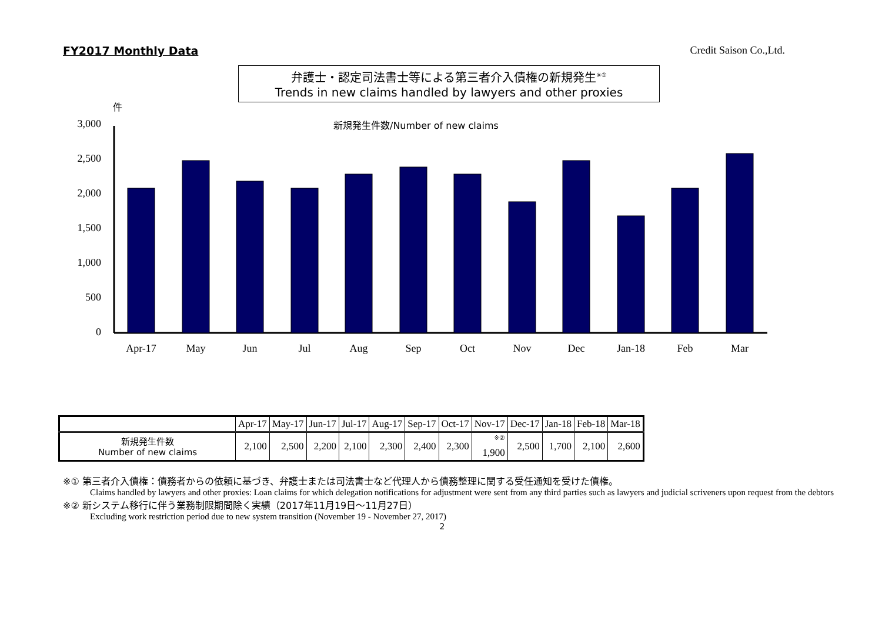FY2017 Monthly Data Credit Saison Co.,Ltd.
弁護士・認定司法書士等による第三者介入債権の新規発生<sup>※①</sup>
Trends in new claims handled by lawyers and other proxies
3,000
2,500
2,000
1,500
1,000
500
0
件
新規発生件数/Number of new claims
Apr-17
May
Jun
Jul
Aug
Sep
Oct
Nov
Dec
Jan-18
Feb
Mar
| | Apr-17 | May-17 | Jun-17 | Jul-17 | Aug-17 | Sep-17 | Oct-17 | Nov-17 | Dec-17 | Jan-18 | Feb-18 | Mar-18 |
| 新規発生件数 Number of new claims | 2,100 | 2,500 | 2,200 | 2,100 | 2,300 | 2,400 | 2,300 | <sup>※②</sup> 1,900 | 2,500 | 1,700 | 2,100 | 2,600 |
※① 第三者介入債権：債務者からの依頼に基づき、弁護士または司法書士など代理人から債務整理に関する受任通知を受けた債権。
Claims handled by lawyers and other proxies: Loan claims for which delegation notifications for adjustment were sent from any third parties such as lawyers and judicial scriveners upon request from the debtors
※② 新システム移行に伴う業務制限期間除く実績（2017年11月19日～11月27日）
Excluding work restriction period due to new system transition (November 19 - November 27, 2017)
2